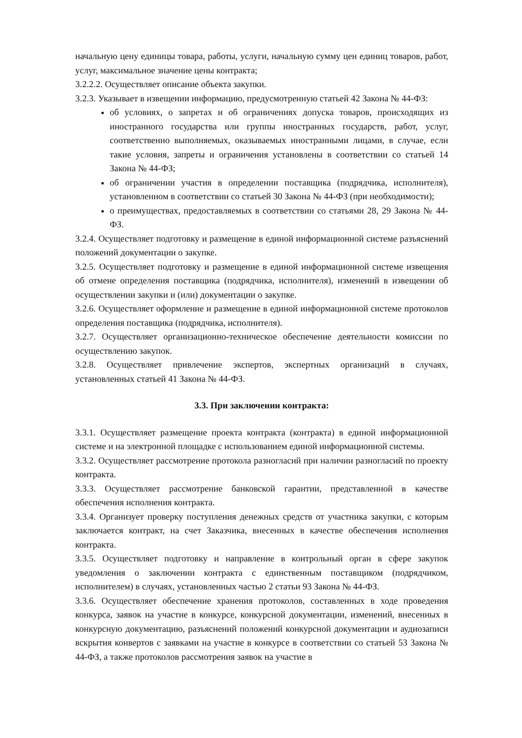начальную цену единицы товара, работы, услуги, начальную сумму цен единиц товаров, работ, услуг, максимальное значение цены контракта;
3.2.2.2. Осуществляет описание объекта закупки.
3.2.3. Указывает в извещении информацию, предусмотренную статьей 42 Закона № 44-ФЗ:
об условиях, о запретах и об ограничениях допуска товаров, происходящих из иностранного государства или группы иностранных государств, работ, услуг, соответственно выполняемых, оказываемых иностранными лицами, в случае, если такие условия, запреты и ограничения установлены в соответствии со статьей 14 Закона № 44-ФЗ;
об ограничении участия в определении поставщика (подрядчика, исполнителя), установленном в соответствии со статьей 30 Закона № 44-ФЗ (при необходимости);
о преимуществах, предоставляемых в соответствии со статьями 28, 29 Закона № 44-ФЗ.
3.2.4. Осуществляет подготовку и размещение в единой информационной системе разъяснений положений документации о закупке.
3.2.5. Осуществляет подготовку и размещение в единой информационной системе извещения об отмене определения поставщика (подрядчика, исполнителя), изменений в извещении об осуществлении закупки и (или) документации о закупке.
3.2.6. Осуществляет оформление и размещение в единой информационной системе протоколов определения поставщика (подрядчика, исполнителя).
3.2.7. Осуществляет организационно-техническое обеспечение деятельности комиссии по осуществлению закупок.
3.2.8. Осуществляет привлечение экспертов, экспертных организаций в случаях, установленных статьей 41 Закона № 44-ФЗ.
3.3. При заключении контракта:
3.3.1. Осуществляет размещение проекта контракта (контракта) в единой информационной системе и на электронной площадке с использованием единой информационной системы.
3.3.2. Осуществляет рассмотрение протокола разногласий при наличии разногласий по проекту контракта.
3.3.3. Осуществляет рассмотрение банковской гарантии, представленной в качестве обеспечения исполнения контракта.
3.3.4. Организует проверку поступления денежных средств от участника закупки, с которым заключается контракт, на счет Заказчика, внесенных в качестве обеспечения исполнения контракта.
3.3.5. Осуществляет подготовку и направление в контрольный орган в сфере закупок уведомления о заключении контракта с единственным поставщиком (подрядчиком, исполнителем) в случаях, установленных частью 2 статьи 93 Закона № 44-ФЗ.
3.3.6. Осуществляет обеспечение хранения протоколов, составленных в ходе проведения конкурса, заявок на участие в конкурсе, конкурсной документации, изменений, внесенных в конкурсную документацию, разъяснений положений конкурсной документации и аудиозаписи вскрытия конвертов с заявками на участие в конкурсе в соответствии со статьей 53 Закона № 44-ФЗ, а также протоколов рассмотрения заявок на участие в